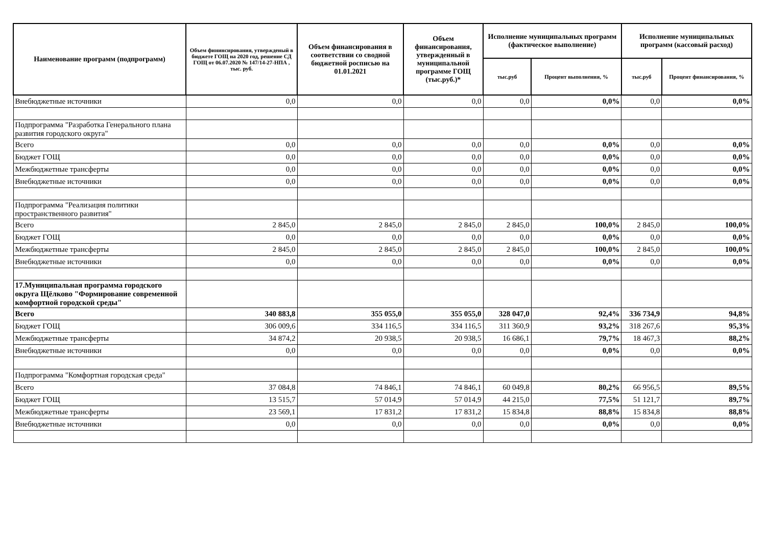| Наименование программ (подпрограмм) | Объем фининсирования, утвержденый в бюджете ГОЩ на 2020 год, решение СД ГОЩ от 06.07.2020 № 147/14-27-НПА , тыс. руб. | Объем финансирования в соответствии со сводной бюджетной росписью на 01.01.2021 | Объем финансирования, утвержденный в муниципальной программе ГОЩ (тыс.руб.)* | Исполнение муниципальных программ (фактическое выполнение) | | Исполнение муниципальных программ (кассовый расход) | |
| --- | --- | --- | --- | --- | --- | --- | --- |
| | | | | тыс.руб | Процент выполнения, % | тыс.руб | Процент финансирования, % |
| Внебюджетные источники | 0,0 | 0,0 | 0,0 | 0,0 | 0,0% | 0,0 | 0,0% |
| Подпрограмма "Разработка Генерального плана развития городского округа" | | | | | | | |
| Всего | 0,0 | 0,0 | 0,0 | 0,0 | 0,0% | 0,0 | 0,0% |
| Бюджет ГОЩ | 0,0 | 0,0 | 0,0 | 0,0 | 0,0% | 0,0 | 0,0% |
| Межбюджетные трансферты | 0,0 | 0,0 | 0,0 | 0,0 | 0,0% | 0,0 | 0,0% |
| Внебюджетные источники | 0,0 | 0,0 | 0,0 | 0,0 | 0,0% | 0,0 | 0,0% |
| Подпрограмма "Реализация политики пространственного развития" | | | | | | | |
| Всего | 2 845,0 | 2 845,0 | 2 845,0 | 2 845,0 | 100,0% | 2 845,0 | 100,0% |
| Бюджет ГОЩ | 0,0 | 0,0 | 0,0 | 0,0 | 0,0% | 0,0 | 0,0% |
| Межбюджетные трансферты | 2 845,0 | 2 845,0 | 2 845,0 | 2 845,0 | 100,0% | 2 845,0 | 100,0% |
| Внебюджетные источники | 0,0 | 0,0 | 0,0 | 0,0 | 0,0% | 0,0 | 0,0% |
| 17.Муниципальная программа городского округа Щёлково "Формирование современной комфортной городской среды" | | | | | | | |
| Всего | 340 883,8 | 355 055,0 | 355 055,0 | 328 047,0 | 92,4% | 336 734,9 | 94,8% |
| Бюджет ГОЩ | 306 009,6 | 334 116,5 | 334 116,5 | 311 360,9 | 93,2% | 318 267,6 | 95,3% |
| Межбюджетные трансферты | 34 874,2 | 20 938,5 | 20 938,5 | 16 686,1 | 79,7% | 18 467,3 | 88,2% |
| Внебюджетные источники | 0,0 | 0,0 | 0,0 | 0,0 | 0,0% | 0,0 | 0,0% |
| Подпрограмма "Комфортная городская среда" | | | | | | | |
| Всего | 37 084,8 | 74 846,1 | 74 846,1 | 60 049,8 | 80,2% | 66 956,5 | 89,5% |
| Бюджет ГОЩ | 13 515,7 | 57 014,9 | 57 014,9 | 44 215,0 | 77,5% | 51 121,7 | 89,7% |
| Межбюджетные трансферты | 23 569,1 | 17 831,2 | 17 831,2 | 15 834,8 | 88,8% | 15 834,8 | 88,8% |
| Внебюджетные источники | 0,0 | 0,0 | 0,0 | 0,0 | 0,0% | 0,0 | 0,0% |